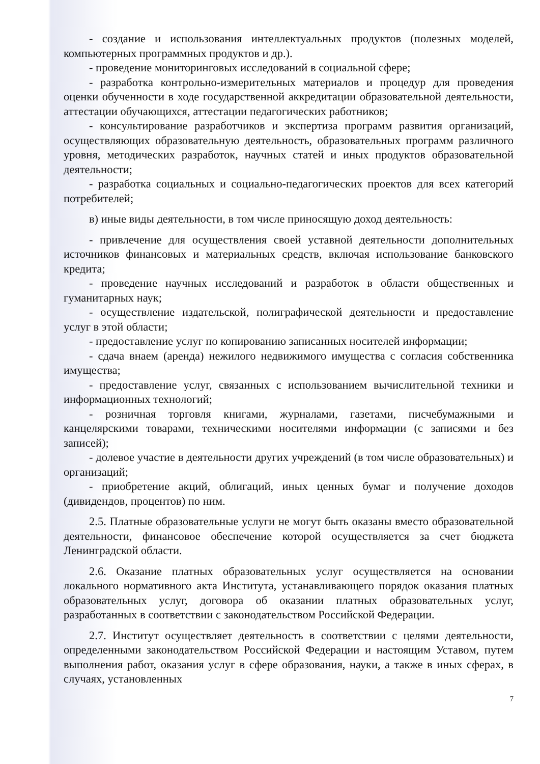- создание и использования интеллектуальных продуктов (полезных моделей, компьютерных программных продуктов и др.).
- проведение мониторинговых исследований в социальной сфере;
- разработка контрольно-измерительных материалов и процедур для проведения оценки обученности в ходе государственной аккредитации образовательной деятельности, аттестации обучающихся, аттестации педагогических работников;
- консультирование разработчиков и экспертиза программ развития организаций, осуществляющих образовательную деятельность, образовательных программ различного уровня, методических разработок, научных статей и иных продуктов образовательной деятельности;
- разработка социальных и социально-педагогических проектов для всех категорий потребителей;
в) иные виды деятельности, в том числе приносящую доход деятельность:
- привлечение для осуществления своей уставной деятельности дополнительных источников финансовых и материальных средств, включая использование банковского кредита;
- проведение научных исследований и разработок в области общественных и гуманитарных наук;
- осуществление издательской, полиграфической деятельности и предоставление услуг в этой области;
- предоставление услуг по копированию записанных носителей информации;
- сдача внаем (аренда) нежилого недвижимого имущества с согласия собственника имущества;
- предоставление услуг, связанных с использованием вычислительной техники и информационных технологий;
- розничная торговля книгами, журналами, газетами, писчебумажными и канцелярскими товарами, техническими носителями информации (с записями и без записей);
- долевое участие в деятельности других учреждений (в том числе образовательных) и организаций;
- приобретение акций, облигаций, иных ценных бумаг и получение доходов (дивидендов, процентов) по ним.
2.5. Платные образовательные услуги не могут быть оказаны вместо образовательной деятельности, финансовое обеспечение которой осуществляется за счет бюджета Ленинградской области.
2.6. Оказание платных образовательных услуг осуществляется на основании локального нормативного акта Института, устанавливающего порядок оказания платных образовательных услуг, договора об оказании платных образовательных услуг, разработанных в соответствии с законодательством Российской Федерации.
2.7. Институт осуществляет деятельность в соответствии с целями деятельности, определенными законодательством Российской Федерации и настоящим Уставом, путем выполнения работ, оказания услуг в сфере образования, науки, а также в иных сферах, в случаях, установленных
7